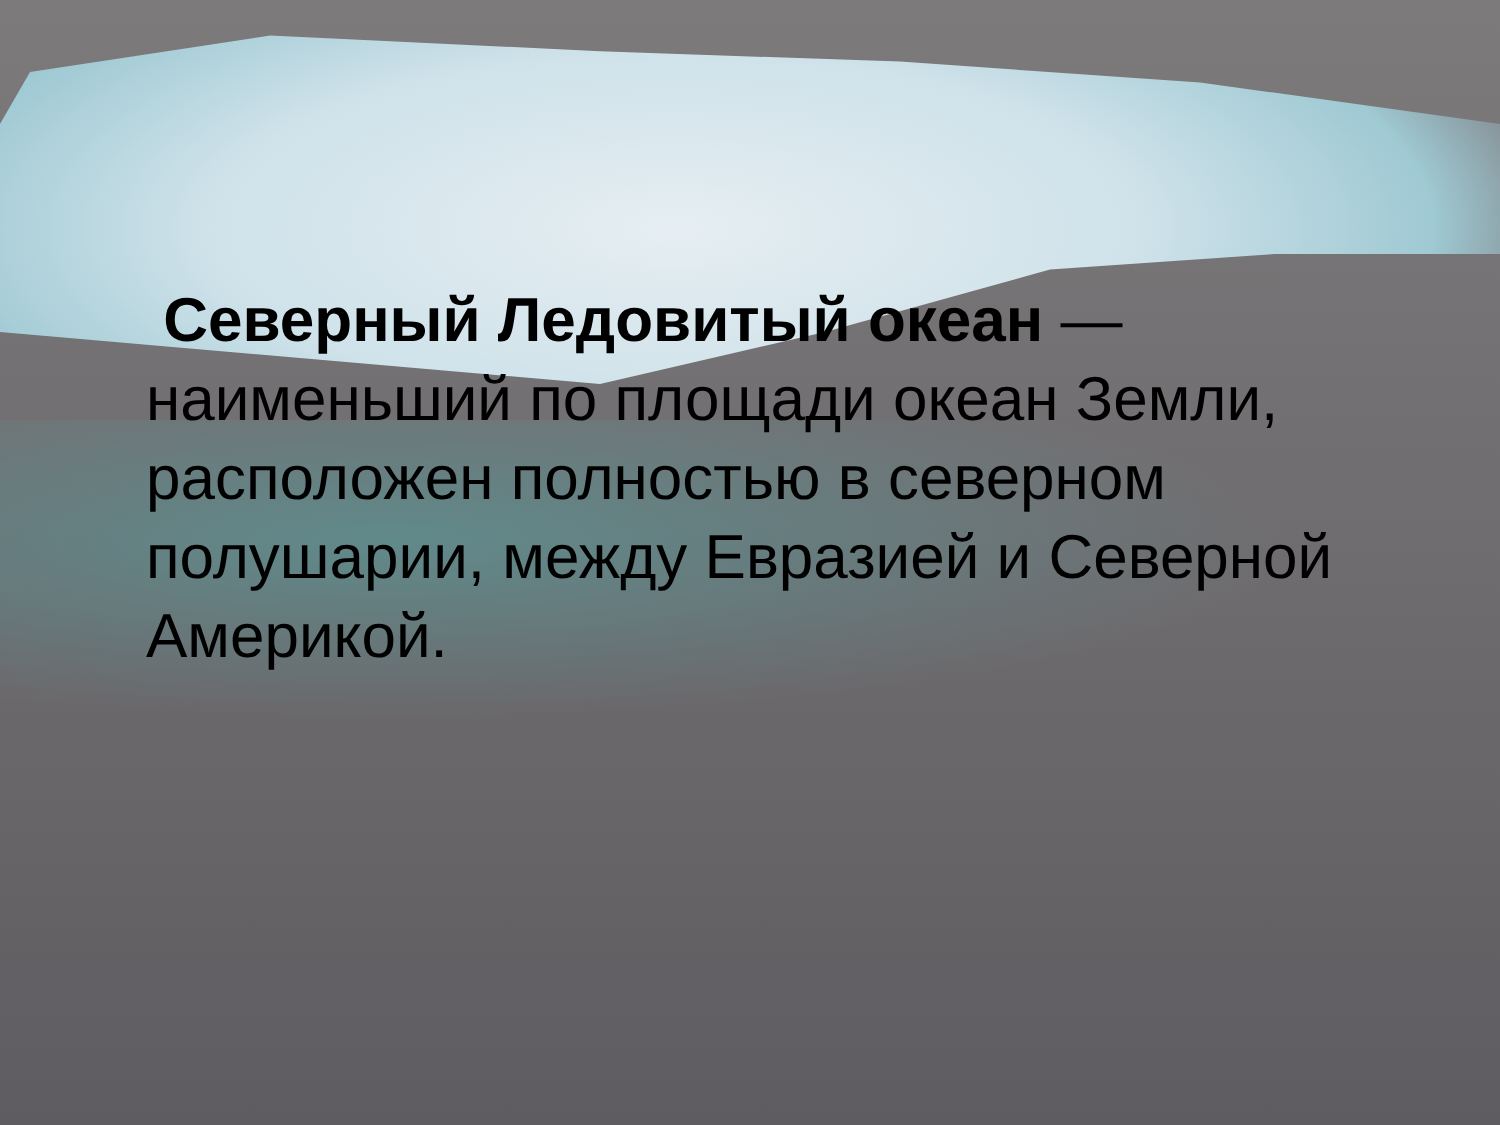Северный Ледовитый океан — наименьший по площади океан Земли, расположен полностью в северном полушарии, между Евразией и Северной Америкой.